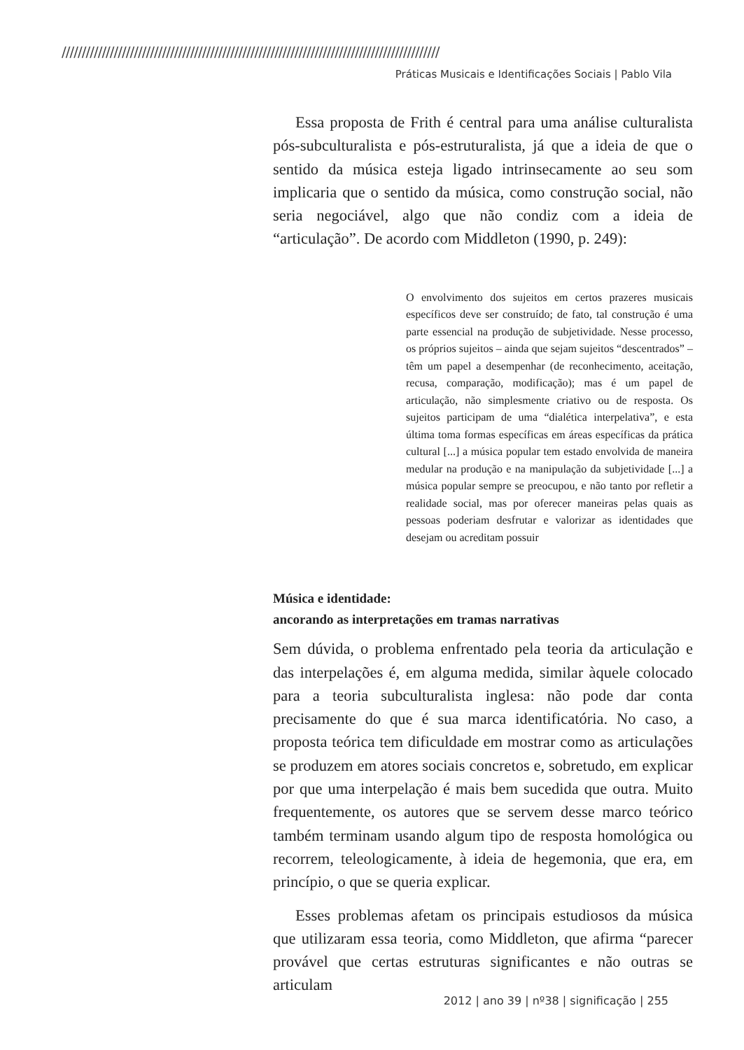//////////////////////////////////////////////////////////////////////////////////////////////
Práticas Musicais e Identificações Sociais | Pablo Vila
Essa proposta de Frith é central para uma análise culturalista pós-subculturalista e pós-estruturalista, já que a ideia de que o sentido da música esteja ligado intrinsecamente ao seu som implicaria que o sentido da música, como construção social, não seria negociável, algo que não condiz com a ideia de “articulação”. De acordo com Middleton (1990, p. 249):
O envolvimento dos sujeitos em certos prazeres musicais específicos deve ser construído; de fato, tal construção é uma parte essencial na produção de subjetividade. Nesse processo, os próprios sujeitos – ainda que sejam sujeitos “descentrados” – têm um papel a desempenhar (de reconhecimento, aceitação, recusa, comparação, modificação); mas é um papel de articulação, não simplesmente criativo ou de resposta. Os sujeitos participam de uma “dialética interpelativa”, e esta última toma formas específicas em áreas específicas da prática cultural [...] a música popular tem estado envolvida de maneira medular na produção e na manipulação da subjetividade [...] a música popular sempre se preocupou, e não tanto por refletir a realidade social, mas por oferecer maneiras pelas quais as pessoas poderiam desfrutar e valorizar as identidades que desejam ou acreditam possuir
Música e identidade:
ancorando as interpretações em tramas narrativas
Sem dúvida, o problema enfrentado pela teoria da articulação e das interpelações é, em alguma medida, similar àquele colocado para a teoria subculturalista inglesa: não pode dar conta precisamente do que é sua marca identificatória. No caso, a proposta teórica tem dificuldade em mostrar como as articulações se produzem em atores sociais concretos e, sobretudo, em explicar por que uma interpelação é mais bem sucedida que outra. Muito frequentemente, os autores que se servem desse marco teórico também terminam usando algum tipo de resposta homológica ou recorrem, teleologicamente, à ideia de hegemonia, que era, em princípio, o que se queria explicar.
Esses problemas afetam os principais estudiosos da música que utilizaram essa teoria, como Middleton, que afirma “parecer provável que certas estruturas significantes e não outras se articulam
2012 | ano 39 | nº38 | significação | 255